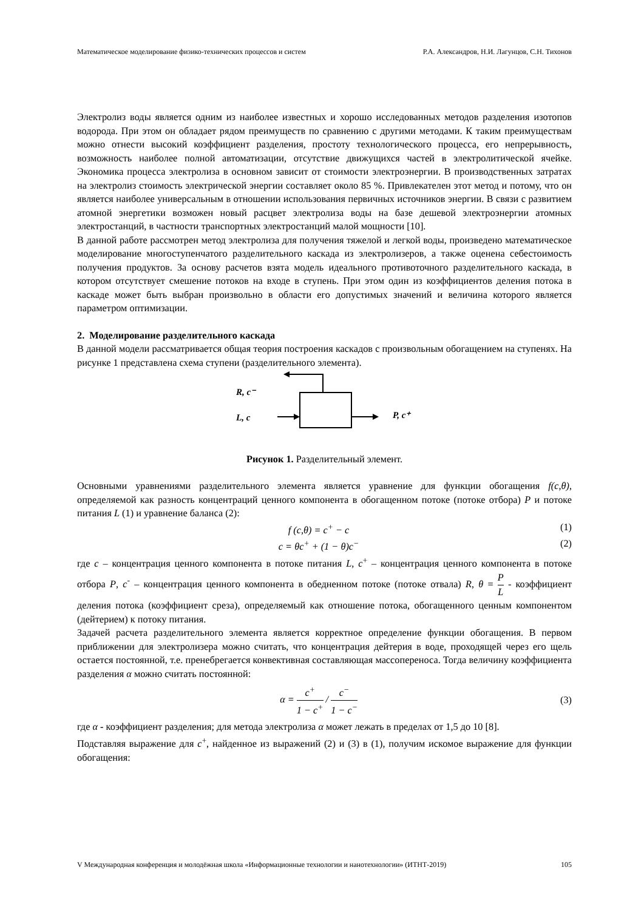Математическое моделирование физико-технических процессов и систем Р.А. Александров, Н.И. Лагунцов, С.Н. Тихонов
Электролиз воды является одним из наиболее известных и хорошо исследованных методов разделения изотопов водорода. При этом он обладает рядом преимуществ по сравнению с другими методами. К таким преимуществам можно отнести высокий коэффициент разделения, простоту технологического процесса, его непрерывность, возможность наиболее полной автоматизации, отсутствие движущихся частей в электролитической ячейке. Экономика процесса электролиза в основном зависит от стоимости электроэнергии. В производственных затратах на электролиз стоимость электрической энергии составляет около 85 %. Привлекателен этот метод и потому, что он является наиболее универсальным в отношении использования первичных источников энергии. В связи с развитием атомной энергетики возможен новый расцвет электролиза воды на базе дешевой электроэнергии атомных электростанций, в частности транспортных электростанций малой мощности [10].
В данной работе рассмотрен метод электролиза для получения тяжелой и легкой воды, произведено математическое моделирование многоступенчатого разделительного каскада из электролизеров, а также оценена себестоимость получения продуктов. За основу расчетов взята модель идеального противоточного разделительного каскада, в котором отсутствует смешение потоков на входе в ступень. При этом один из коэффициентов деления потока в каскаде может быть выбран произвольно в области его допустимых значений и величина которого является параметром оптимизации.
2. Моделирование разделительного каскада
В данной модели рассматривается общая теория построения каскадов с произвольным обогащением на ступенях. На рисунке 1 представлена схема ступени (разделительного элемента).
R, c⁻
L, c
P, c⁺
Рисунок 1. Разделительный элемент.
Основными уравнениями разделительного элемента является уравнение для функции обогащения f(c,θ), определяемой как разность концентраций ценного компонента в обогащенном потоке (потоке отбора) P и потоке питания L (1) и уравнение баланса (2):
f (c,θ) = c<sup>+</sup> − c (1)
c = θc<sup>+</sup> + (1 − θ)c<sup>−</sup> (2)
где c – концентрация ценного компонента в потоке питания L, c<sup>+</sup> – концентрация ценного компонента в потоке отбора P, c<sup>-</sup> – концентрация ценного компонента в обедненном потоке (потоке отвала) R, θ = P L - коэффициент деления потока (коэффициент среза), определяемый как отношение потока, обогащенного ценным компонентом (дейтерием) к потоку питания.
Задачей расчета разделительного элемента является корректное определение функции обогащения. В первом приближении для электролизера можно считать, что концентрация дейтерия в воде, проходящей через его щель остается постоянной, т.е. пренебрегается конвективная составляющая массопереноса. Тогда величину коэффициента разделения α можно считать постоянной:
α = c<sup>+</sup> 1 − c<sup>+</sup> / c<sup>−</sup> 1 − c<sup>−</sup> (3)
где α - коэффициент разделения; для метода электролиза α может лежать в пределах от 1,5 до 10 [8].
Подставляя выражение для c<sup>+</sup>, найденное из выражений (2) и (3) в (1), получим искомое выражение для функции обогащения:
V Международная конференция и молодёжная школа «Информационные технологии и нанотехнологии» (ИТНТ-2019) 105